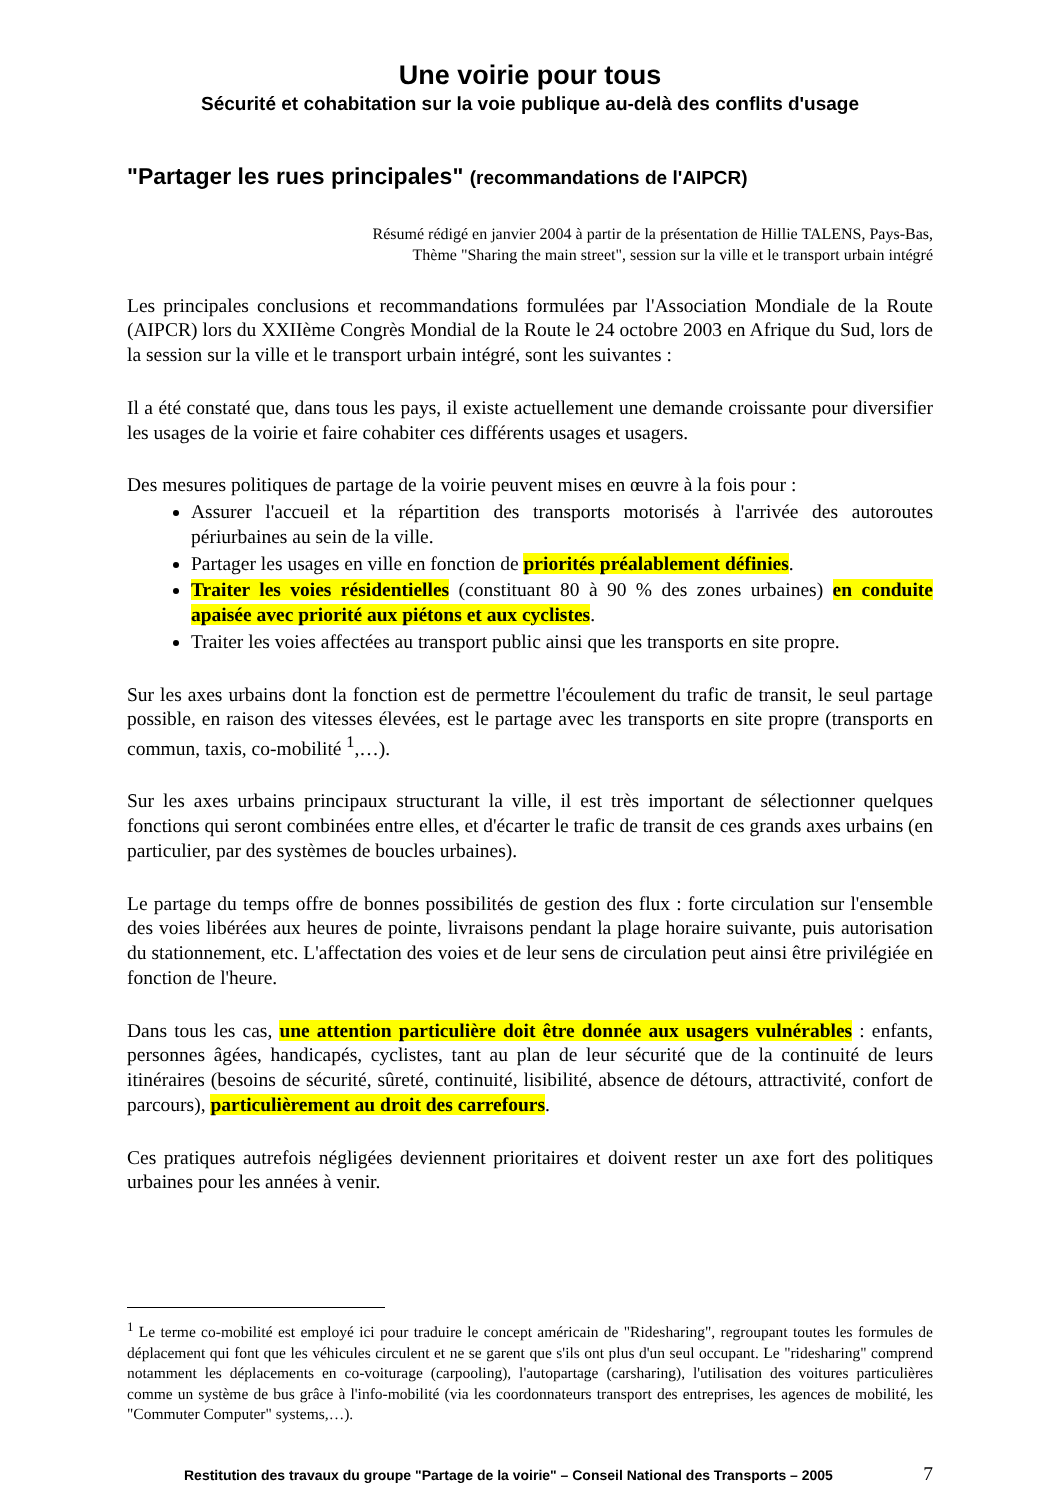Une voirie pour tous
Sécurité et cohabitation sur la voie publique au-delà des conflits d'usage
"Partager les rues principales" (recommandations de l'AIPCR)
Résumé rédigé en janvier 2004 à partir de la présentation de Hillie TALENS, Pays-Bas,
Thème "Sharing the main street", session sur la ville et le transport urbain intégré
Les principales conclusions et recommandations formulées par l'Association Mondiale de la Route (AIPCR) lors du XXIIème Congrès Mondial de la Route le 24 octobre 2003 en Afrique du Sud, lors de la session sur la ville et le transport urbain intégré, sont les suivantes :
Il a été constaté que, dans tous les pays, il existe actuellement une demande croissante pour diversifier les usages de la voirie et faire cohabiter ces différents usages et usagers.
Des mesures politiques de partage de la voirie peuvent mises en œuvre à la fois pour :
Assurer l'accueil et la répartition des transports motorisés à l'arrivée des autoroutes périurbaines au sein de la ville.
Partager les usages en ville en fonction de priorités préalablement définies.
Traiter les voies résidentielles (constituant 80 à 90 % des zones urbaines) en conduite apaisée avec priorité aux piétons et aux cyclistes.
Traiter les voies affectées au transport public ainsi que les transports en site propre.
Sur les axes urbains dont la fonction est de permettre l'écoulement du trafic de transit, le seul partage possible, en raison des vitesses élevées, est le partage avec les transports en site propre (transports en commun, taxis, co-mobilité <sup>1</sup>,…).
Sur les axes urbains principaux structurant la ville, il est très important de sélectionner quelques fonctions qui seront combinées entre elles, et d'écarter le trafic de transit de ces grands axes urbains (en particulier, par des systèmes de boucles urbaines).
Le partage du temps offre de bonnes possibilités de gestion des flux : forte circulation sur l'ensemble des voies libérées aux heures de pointe, livraisons pendant la plage horaire suivante, puis autorisation du stationnement, etc. L'affectation des voies et de leur sens de circulation peut ainsi être privilégiée en fonction de l'heure.
Dans tous les cas, une attention particulière doit être donnée aux usagers vulnérables : enfants, personnes âgées, handicapés, cyclistes, tant au plan de leur sécurité que de la continuité de leurs itinéraires (besoins de sécurité, sûreté, continuité, lisibilité, absence de détours, attractivité, confort de parcours), particulièrement au droit des carrefours.
Ces pratiques autrefois négligées deviennent prioritaires et doivent rester un axe fort des politiques urbaines pour les années à venir.
<sup>1</sup> Le terme co-mobilité est employé ici pour traduire le concept américain de "Ridesharing", regroupant toutes les formules de déplacement qui font que les véhicules circulent et ne se garent que s'ils ont plus d'un seul occupant. Le "ridesharing" comprend notamment les déplacements en co-voiturage (carpooling), l'autopartage (carsharing), l'utilisation des voitures particulières comme un système de bus grâce à l'info-mobilité (via les coordonnateurs transport des entreprises, les agences de mobilité, les "Commuter Computer" systems,…).
Restitution des travaux du groupe "Partage de la voirie" – Conseil National des Transports – 2005 7